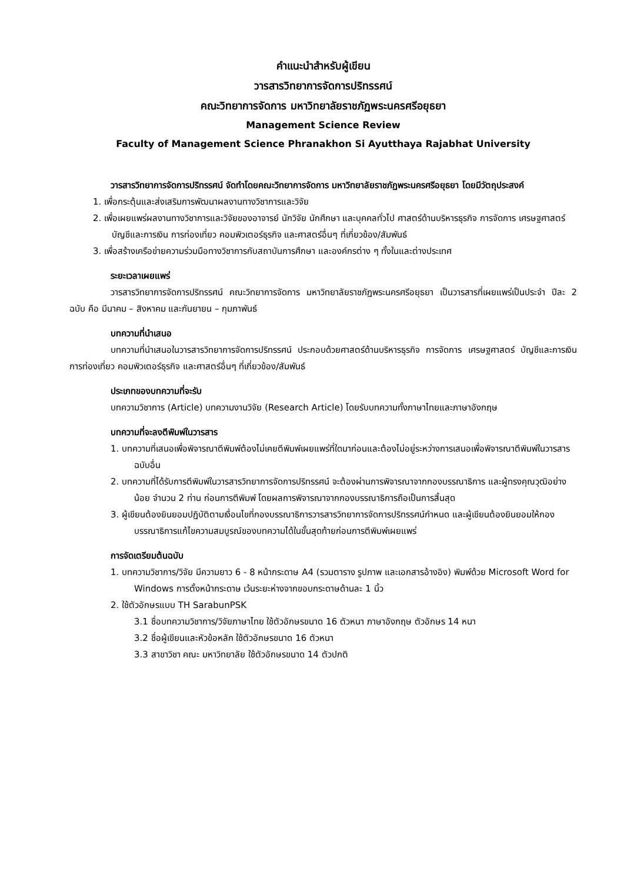คำแนะนำสำหรับผู้เขียน
วารสารวิทยาการจัดการปริทรรศน์
คณะวิทยาการจัดการ มหาวิทยาลัยราชภัฏพระนครศรีอยุธยา
Management Science Review
Faculty of Management Science Phranakhon Si Ayutthaya Rajabhat University
วารสารวิทยาการจัดการปริทรรศน์ จัดทำโดยคณะวิทยาการจัดการ มหาวิทยาลัยราชภัฏพระนครศรีอยุธยา โดยมีวัตถุประสงค์
1. เพื่อกระตุ้นและส่งเสริมการพัฒนาผลงานทางวิชาการและวิจัย
2. เพื่อเผยแพร่ผลงานทางวิชาการและวิจัยของอาจารย์ นักวิจัย นักศึกษา และบุคคลทั่วไป ศาสตร์ด้านบริหารธุรกิจ การจัดการ เศรษฐศาสตร์ บัญชีและการเงิน การท่องเที่ยว คอมพิวเตอร์ธุรกิจ และศาสตร์อื่นๆ ที่เกี่ยวข้อง/สัมพันธ์
3. เพื่อสร้างเครือข่ายความร่วมมือทางวิชาการกับสถาบันการศึกษา และองค์กรต่าง ๆ ทั้งในและต่างประเทศ
ระยะเวลาเผยแพร่
วารสารวิทยาการจัดการปริทรรศน์ คณะวิทยาการจัดการ มหาวิทยาลัยราชภัฏพระนครศรีอยุธยา เป็นวารสารที่เผยแพร่เป็นประจำ ปีละ 2 ฉบับ คือ มีนาคม – สิงหาคม และกันยายน – กุมภาพันธ์
บทความที่นำเสนอ
บทความที่นำเสนอในวารสารวิทยาการจัดการปริทรรศน์ ประกอบด้วยศาสตร์ด้านบริหารธุรกิจ การจัดการ เศรษฐศาสตร์ บัญชีและการเงิน การท่องเที่ยว คอมพิวเตอร์ธุรกิจ และศาสตร์อื่นๆ ที่เกี่ยวข้อง/สัมพันธ์
ประเภทของบทความที่จะรับ
บทความวิชาการ (Article) บทความงานวิจัย (Research Article) โดยรับบทความทั้งภาษาไทยและภาษาอังกฤษ
บทความที่จะลงตีพิมพ์ในวารสาร
1. บทความที่เสนอเพื่อพิจารณาตีพิมพ์ต้องไม่เคยตีพิมพ์เผยแพร่ที่ใดมาก่อนและต้องไม่อยู่ระหว่างการเสนอเพื่อพิจารณาตีพิมพ์ในวารสารฉบับอื่น
2. บทความที่ได้รับการตีพิมพ์ในวารสารวิทยาการจัดการปริทรรศน์ จะต้องผ่านการพิจารณาจากกองบรรณาธิการ และผู้ทรงคุณวุฒิอย่างน้อย จำนวน 2 ท่าน ก่อนการตีพิมพ์ โดยผลการพิจารณาจากกองบรรณาธิการถือเป็นการสิ้นสุด
3. ผู้เขียนต้องยินยอมปฏิบัติตามเงื่อนไขที่กองบรรณาธิการวารสารวิทยาการจัดการปริทรรศน์กำหนด และผู้เขียนต้องยินยอมให้กองบรรณาธิการแก้ไขความสมบูรณ์ของบทความได้ในขั้นสุดท้ายก่อนการตีพิมพ์เผยแพร่
การจัดเตรียมต้นฉบับ
1. บทความวิชาการ/วิจัย มีความยาว 6 - 8 หน้ากระดาษ A4 (รวมตาราง รูปภาพ และเอกสารอ้างอิง) พิมพ์ด้วย Microsoft Word for Windows การตั้งหน้ากระดาษ เว้นระยะห่างจากขอบกระดาษด้านละ 1 นิ้ว
2. ใช้ตัวอักษรแบบ TH SarabunPSK
3.1 ชื่อบทความวิชาการ/วิจัยภาษาไทย ใช้ตัวอักษรขนาด 16 ตัวหนา ภาษาอังกฤษ ตัวอักษร 14 หนา
3.2 ชื่อผู้เขียนและหัวข้อหลัก ใช้ตัวอักษรขนาด 16 ตัวหนา
3.3 สาขาวิชา คณะ มหาวิทยาลัย ใช้ตัวอักษรขนาด 14 ตัวปกติ